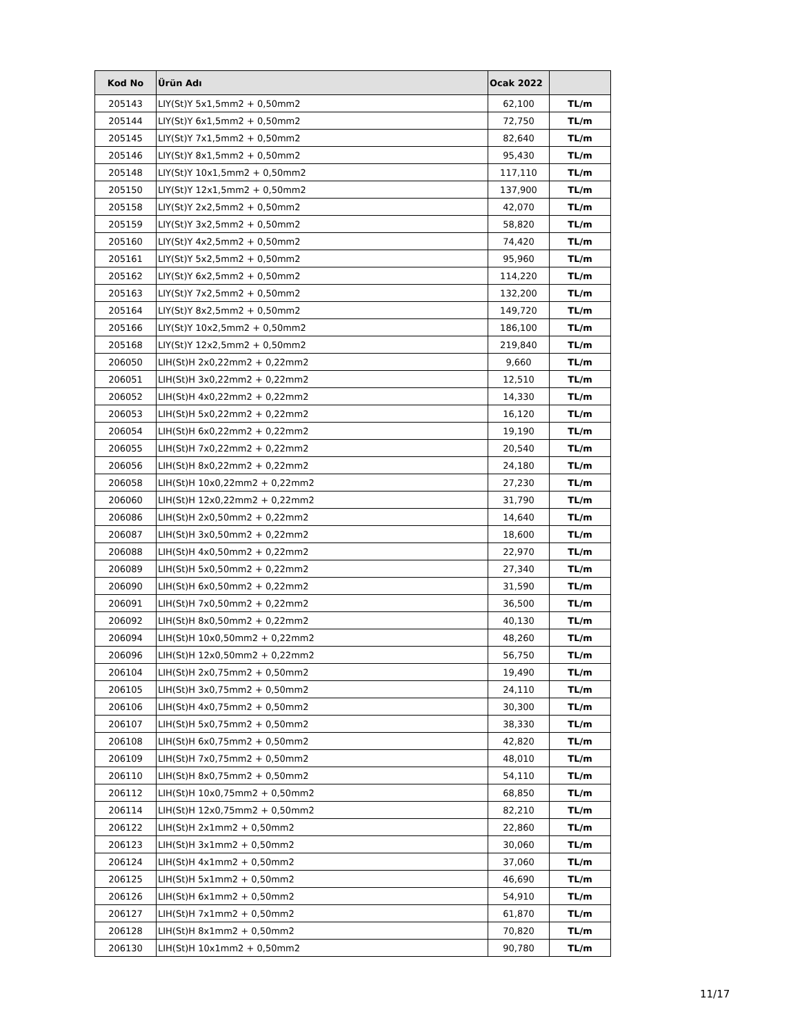| Kod No | Ürün Adı | Ocak 2022 | |
| --- | --- | --- | --- |
| 205143 | LIY(St)Y 5x1,5mm2 + 0,50mm2 | 62,100 | TL/m |
| 205144 | LIY(St)Y 6x1,5mm2 + 0,50mm2 | 72,750 | TL/m |
| 205145 | LIY(St)Y 7x1,5mm2 + 0,50mm2 | 82,640 | TL/m |
| 205146 | LIY(St)Y 8x1,5mm2 + 0,50mm2 | 95,430 | TL/m |
| 205148 | LIY(St)Y 10x1,5mm2 + 0,50mm2 | 117,110 | TL/m |
| 205150 | LIY(St)Y 12x1,5mm2 + 0,50mm2 | 137,900 | TL/m |
| 205158 | LIY(St)Y 2x2,5mm2 + 0,50mm2 | 42,070 | TL/m |
| 205159 | LIY(St)Y 3x2,5mm2 + 0,50mm2 | 58,820 | TL/m |
| 205160 | LIY(St)Y 4x2,5mm2 + 0,50mm2 | 74,420 | TL/m |
| 205161 | LIY(St)Y 5x2,5mm2 + 0,50mm2 | 95,960 | TL/m |
| 205162 | LIY(St)Y 6x2,5mm2 + 0,50mm2 | 114,220 | TL/m |
| 205163 | LIY(St)Y 7x2,5mm2 + 0,50mm2 | 132,200 | TL/m |
| 205164 | LIY(St)Y 8x2,5mm2 + 0,50mm2 | 149,720 | TL/m |
| 205166 | LIY(St)Y 10x2,5mm2 + 0,50mm2 | 186,100 | TL/m |
| 205168 | LIY(St)Y 12x2,5mm2 + 0,50mm2 | 219,840 | TL/m |
| 206050 | LIH(St)H 2x0,22mm2 + 0,22mm2 | 9,660 | TL/m |
| 206051 | LIH(St)H 3x0,22mm2 + 0,22mm2 | 12,510 | TL/m |
| 206052 | LIH(St)H 4x0,22mm2 + 0,22mm2 | 14,330 | TL/m |
| 206053 | LIH(St)H 5x0,22mm2 + 0,22mm2 | 16,120 | TL/m |
| 206054 | LIH(St)H 6x0,22mm2 + 0,22mm2 | 19,190 | TL/m |
| 206055 | LIH(St)H 7x0,22mm2 + 0,22mm2 | 20,540 | TL/m |
| 206056 | LIH(St)H 8x0,22mm2 + 0,22mm2 | 24,180 | TL/m |
| 206058 | LIH(St)H 10x0,22mm2 + 0,22mm2 | 27,230 | TL/m |
| 206060 | LIH(St)H 12x0,22mm2 + 0,22mm2 | 31,790 | TL/m |
| 206086 | LIH(St)H 2x0,50mm2 + 0,22mm2 | 14,640 | TL/m |
| 206087 | LIH(St)H 3x0,50mm2 + 0,22mm2 | 18,600 | TL/m |
| 206088 | LIH(St)H 4x0,50mm2 + 0,22mm2 | 22,970 | TL/m |
| 206089 | LIH(St)H 5x0,50mm2 + 0,22mm2 | 27,340 | TL/m |
| 206090 | LIH(St)H 6x0,50mm2 + 0,22mm2 | 31,590 | TL/m |
| 206091 | LIH(St)H 7x0,50mm2 + 0,22mm2 | 36,500 | TL/m |
| 206092 | LIH(St)H 8x0,50mm2 + 0,22mm2 | 40,130 | TL/m |
| 206094 | LIH(St)H 10x0,50mm2 + 0,22mm2 | 48,260 | TL/m |
| 206096 | LIH(St)H 12x0,50mm2 + 0,22mm2 | 56,750 | TL/m |
| 206104 | LIH(St)H 2x0,75mm2 + 0,50mm2 | 19,490 | TL/m |
| 206105 | LIH(St)H 3x0,75mm2 + 0,50mm2 | 24,110 | TL/m |
| 206106 | LIH(St)H 4x0,75mm2 + 0,50mm2 | 30,300 | TL/m |
| 206107 | LIH(St)H 5x0,75mm2 + 0,50mm2 | 38,330 | TL/m |
| 206108 | LIH(St)H 6x0,75mm2 + 0,50mm2 | 42,820 | TL/m |
| 206109 | LIH(St)H 7x0,75mm2 + 0,50mm2 | 48,010 | TL/m |
| 206110 | LIH(St)H 8x0,75mm2 + 0,50mm2 | 54,110 | TL/m |
| 206112 | LIH(St)H 10x0,75mm2 + 0,50mm2 | 68,850 | TL/m |
| 206114 | LIH(St)H 12x0,75mm2 + 0,50mm2 | 82,210 | TL/m |
| 206122 | LIH(St)H 2x1mm2 + 0,50mm2 | 22,860 | TL/m |
| 206123 | LIH(St)H 3x1mm2 + 0,50mm2 | 30,060 | TL/m |
| 206124 | LIH(St)H 4x1mm2 + 0,50mm2 | 37,060 | TL/m |
| 206125 | LIH(St)H 5x1mm2 + 0,50mm2 | 46,690 | TL/m |
| 206126 | LIH(St)H 6x1mm2 + 0,50mm2 | 54,910 | TL/m |
| 206127 | LIH(St)H 7x1mm2 + 0,50mm2 | 61,870 | TL/m |
| 206128 | LIH(St)H 8x1mm2 + 0,50mm2 | 70,820 | TL/m |
| 206130 | LIH(St)H 10x1mm2 + 0,50mm2 | 90,780 | TL/m |
11/17